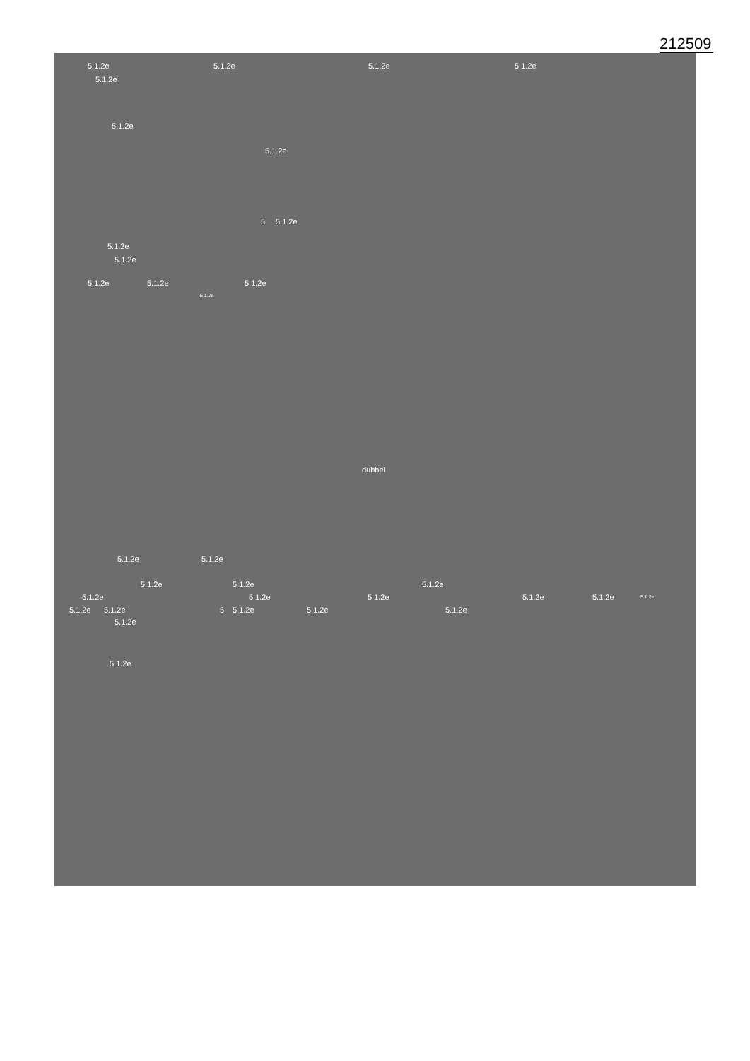212509
5.1.2e 5.1.2e 5.1.2e 5.1.2e
5.1.2e
5.1.2e
5.1.2e
5 5.1.2e
5.1.2e
5.1.2e
5.1.2e 5.1.2e 5.1.2e
5.1.2e
dubbel
5.1.2e 5.1.2e
5.1.2e 5.1.2e 5.1.2e
5.1.2e 5.1.2e 5.1.2e 5.1.2e 5.1.2e 5.1.2e
5.1.2e 5.1.2e 5 5.1.2e 5.1.2e 5.1.2e
5.1.2e
5.1.2e